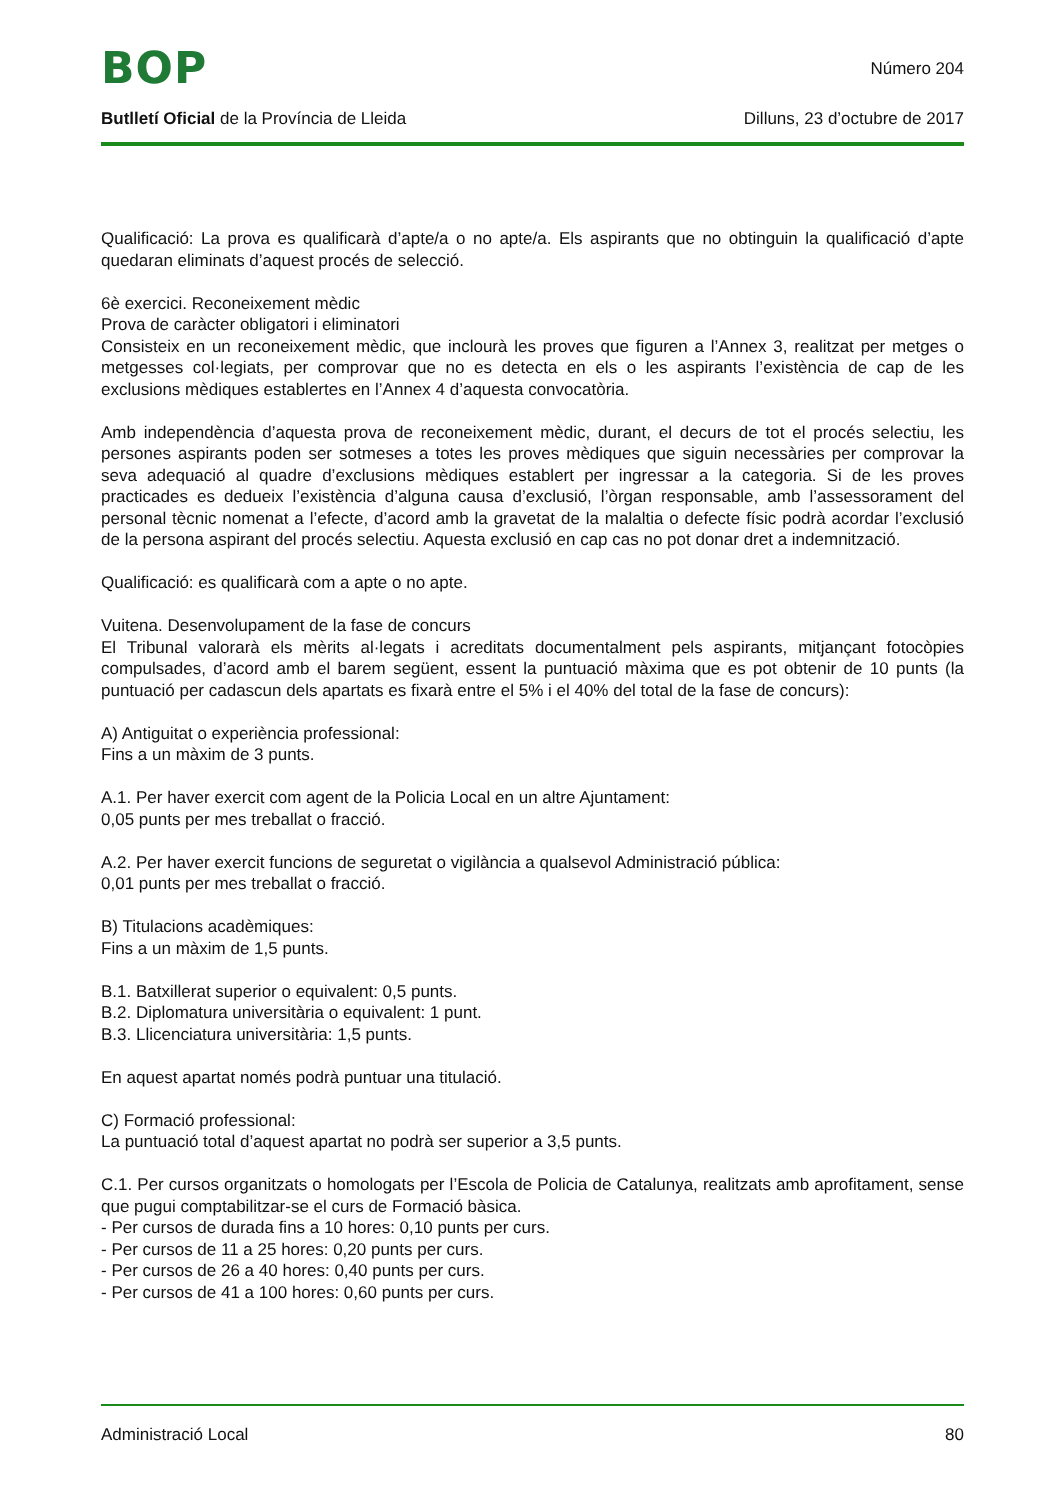BOP
Número 204
Butlletí Oficial de la Província de Lleida
Dilluns, 23 d’octubre de 2017
Qualificació: La prova es qualificarà d’apte/a o no apte/a. Els aspirants que no obtinguin la qualificació d’apte quedaran eliminats d’aquest procés de selecció.
6è exercici. Reconeixement mèdic
Prova de caràcter obligatori i eliminatori
Consisteix en un reconeixement mèdic, que inclourà les proves que figuren a l’Annex 3, realitzat per metges o metgesses col·legiats, per comprovar que no es detecta en els o les aspirants l’existència de cap de les exclusions mèdiques establertes en l’Annex 4 d’aquesta convocatòria.
Amb independència d’aquesta prova de reconeixement mèdic, durant, el decurs de tot el procés selectiu, les persones aspirants poden ser sotmeses a totes les proves mèdiques que siguin necessàries per comprovar la seva adequació al quadre d’exclusions mèdiques establert per ingressar a la categoria. Si de les proves practicades es dedueix l’existència d’alguna causa d’exclusió, l’òrgan responsable, amb l’assessorament del personal tècnic nomenat a l’efecte, d’acord amb la gravetat de la malaltia o defecte físic podrà acordar l’exclusió de la persona aspirant del procés selectiu. Aquesta exclusió en cap cas no pot donar dret a indemnització.
Qualificació: es qualificarà com a apte o no apte.
Vuitena. Desenvolupament de la fase de concurs
El Tribunal valorarà els mèrits al·legats i acreditats documentalment pels aspirants, mitjançant fotocòpies compulsades, d’acord amb el barem següent, essent la puntuació màxima que es pot obtenir de 10 punts (la puntuació per cadascun dels apartats es fixarà entre el 5% i el 40% del total de la fase de concurs):
A) Antiguitat o experiència professional:
Fins a un màxim de 3 punts.
A.1. Per haver exercit com agent de la Policia Local en un altre Ajuntament:
0,05 punts per mes treballat o fracció.
A.2. Per haver exercit funcions de seguretat o vigilància a qualsevol Administració pública:
0,01 punts per mes treballat o fracció.
B) Titulacions acadèmiques:
Fins a un màxim de 1,5 punts.
B.1. Batxillerat superior o equivalent: 0,5 punts.
B.2. Diplomatura universitària o equivalent: 1 punt.
B.3. Llicenciatura universitària: 1,5 punts.
En aquest apartat només podrà puntuar una titulació.
C) Formació professional:
La puntuació total d’aquest apartat no podrà ser superior a 3,5 punts.
C.1. Per cursos organitzats o homologats per l’Escola de Policia de Catalunya, realitzats amb aprofitament, sense que pugui comptabilitzar-se el curs de Formació bàsica.
- Per cursos de durada fins a 10 hores: 0,10 punts per curs.
- Per cursos de 11 a 25 hores: 0,20 punts per curs.
- Per cursos de 26 a 40 hores: 0,40 punts per curs.
- Per cursos de 41 a 100 hores: 0,60 punts per curs.
Administració Local 80